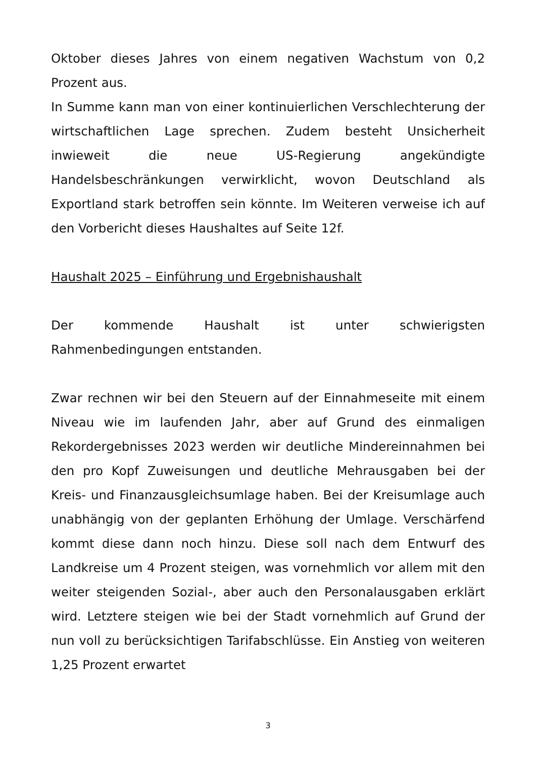Oktober dieses Jahres von einem negativen Wachstum von 0,2 Prozent aus.
In Summe kann man von einer kontinuierlichen Verschlechterung der wirtschaftlichen Lage sprechen. Zudem besteht Unsicherheit inwieweit die neue US-Regierung angekündigte Handelsbeschränkungen verwirklicht, wovon Deutschland als Exportland stark betroffen sein könnte. Im Weiteren verweise ich auf den Vorbericht dieses Haushaltes auf Seite 12f.
Haushalt 2025 – Einführung und Ergebnishaushalt
Der kommende Haushalt ist unter schwierigsten Rahmenbedingungen entstanden.
Zwar rechnen wir bei den Steuern auf der Einnahmeseite mit einem Niveau wie im laufenden Jahr, aber auf Grund des einmaligen Rekordergebnisses 2023 werden wir deutliche Mindereinnahmen bei den pro Kopf Zuweisungen und deutliche Mehrausgaben bei der Kreis- und Finanzausgleichsumlage haben. Bei der Kreisumlage auch unabhängig von der geplanten Erhöhung der Umlage. Verschärfend kommt diese dann noch hinzu. Diese soll nach dem Entwurf des Landkreise um 4 Prozent steigen, was vornehmlich vor allem mit den weiter steigenden Sozial-, aber auch den Personalausgaben erklärt wird. Letztere steigen wie bei der Stadt vornehmlich auf Grund der nun voll zu berücksichtigen Tarifabschlüsse. Ein Anstieg von weiteren 1,25 Prozent erwartet
3